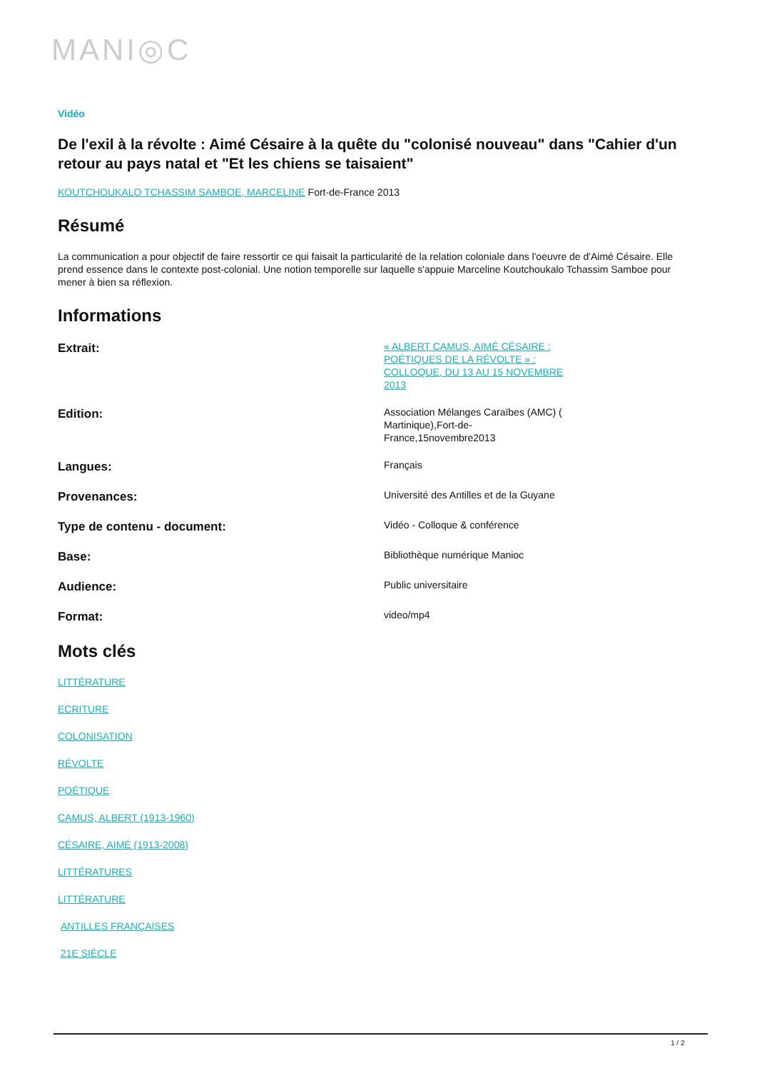MANI◎C
Vidéo
De l'exil à la révolte : Aimé Césaire à la quête du "colonisé nouveau" dans "Cahier d'un retour au pays natal et "Et les chiens se taisaient"
KOUTCHOUKALO TCHASSIM SAMBOE, MARCELINE Fort-de-France 2013
Résumé
La communication a pour objectif de faire ressortir ce qui faisait la particularité de la relation coloniale dans l'oeuvre de d'Aimé Césaire. Elle prend essence dans le contexte post-colonial. Une notion temporelle sur laquelle s'appuie Marceline Koutchoukalo Tchassim Samboe pour mener à bien sa réflexion.
Informations
| Extrait: | « ALBERT CAMUS, AIMÉ CÉSAIRE : POÉTIQUES DE LA RÉVOLTE » : COLLOQUE, DU 13 AU 15 NOVEMBRE 2013 |
| Edition: | Association Mélanges Caraïbes (AMC) ( Martinique),Fort-de-France,15novembre2013 |
| Langues: | Français |
| Provenances: | Université des Antilles et de la Guyane |
| Type de contenu - document: | Vidéo - Colloque & conférence |
| Base: | Bibliothèque numérique Manioc |
| Audience: | Public universitaire |
| Format: | video/mp4 |
Mots clés
LITTÉRATURE
ECRITURE
COLONISATION
RÉVOLTE
POÉTIQUE
CAMUS, ALBERT (1913-1960)
CÉSAIRE, AIMÉ (1913-2008)
LITTÉRATURES
LITTÉRATURE
ANTILLES FRANÇAISES
21E SIÈCLE
1 / 2